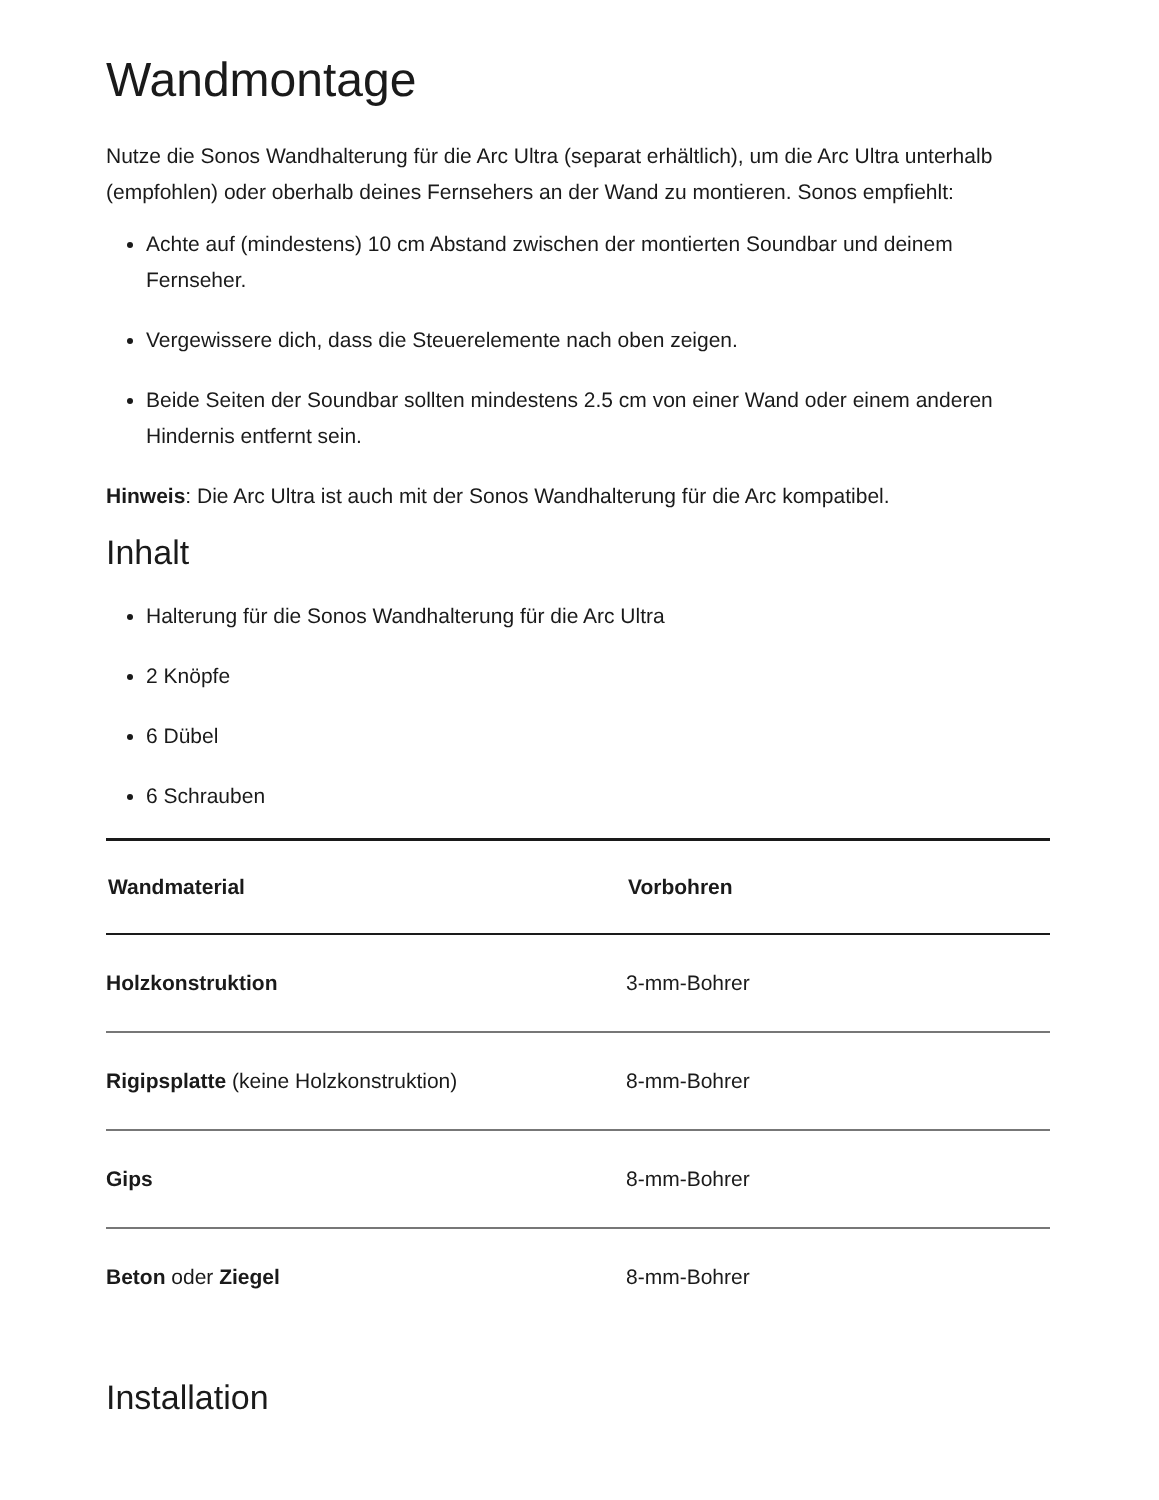Wandmontage
Nutze die Sonos Wandhalterung für die Arc Ultra (separat erhältlich), um die Arc Ultra unterhalb (empfohlen) oder oberhalb deines Fernsehers an der Wand zu montieren. Sonos empfiehlt:
Achte auf (mindestens) 10 cm Abstand zwischen der montierten Soundbar und deinem Fernseher.
Vergewissere dich, dass die Steuerelemente nach oben zeigen.
Beide Seiten der Soundbar sollten mindestens 2.5 cm von einer Wand oder einem anderen Hindernis entfernt sein.
Hinweis: Die Arc Ultra ist auch mit der Sonos Wandhalterung für die Arc kompatibel.
Inhalt
Halterung für die Sonos Wandhalterung für die Arc Ultra
2 Knöpfe
6 Dübel
6 Schrauben
| Wandmaterial | Vorbohren |
| --- | --- |
| Holzkonstruktion | 3-mm-Bohrer |
| Rigipsplatte (keine Holzkonstruktion) | 8-mm-Bohrer |
| Gips | 8-mm-Bohrer |
| Beton oder Ziegel | 8-mm-Bohrer |
Installation